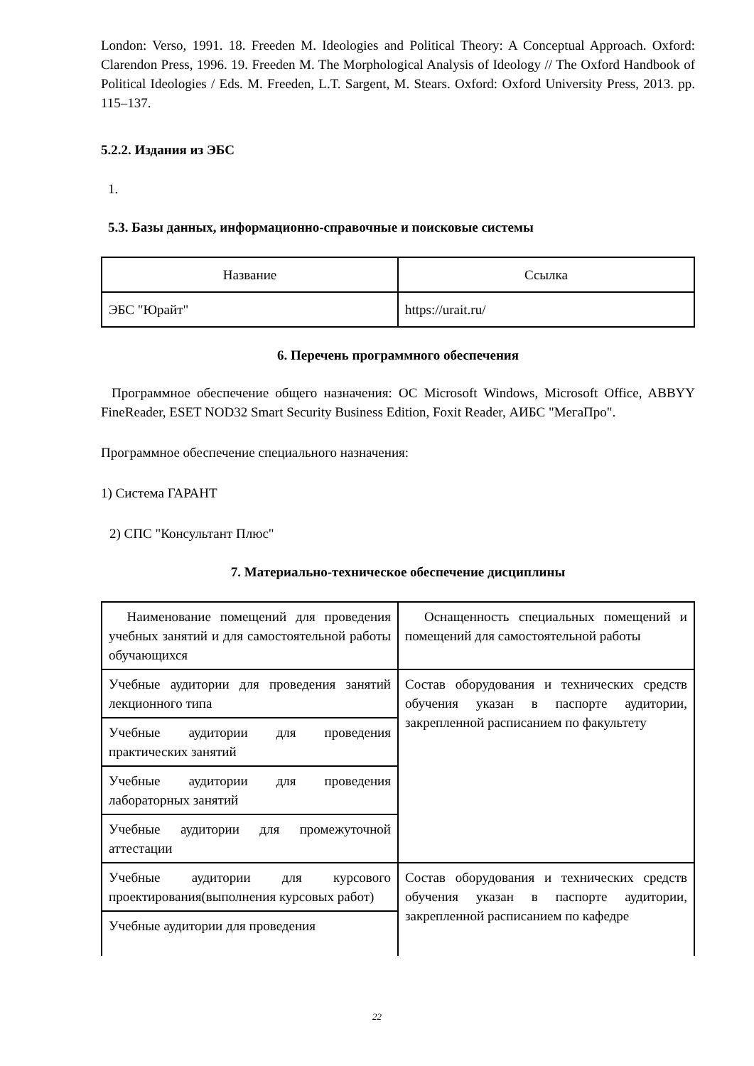London: Verso, 1991. 18. Freeden M. Ideologies and Political Theory: A Conceptual Approach. Oxford: Clarendon Press, 1996. 19. Freeden M. The Morphological Analysis of Ideology // The Oxford Handbook of Political Ideologies / Eds. M. Freeden, L.T. Sargent, M. Stears. Oxford: Oxford University Press, 2013. pp. 115–137.
5.2.2. Издания из ЭБС
1.
5.3. Базы данных, информационно-справочные и поисковые системы
| Название | Ссылка |
| ЭБС "Юрайт" | https://urait.ru/ |
6. Перечень программного обеспечения
Программное обеспечение общего назначения: ОС Microsoft Windows, Microsoft Office, ABBYY FineReader, ESET NOD32 Smart Security Business Edition, Foxit Reader, АИБС "МегаПро".
Программное обеспечение специального назначения:
1) Система ГАРАНТ
2) СПС "Консультант Плюс"
7. Материально-техническое обеспечение дисциплины
| Наименование помещений для проведения учебных занятий и для самостоятельной работы обучающихся | Оснащенность специальных помещений и помещений для самостоятельной работы |
| Учебные аудитории для проведения занятий лекционного типа | Состав оборудования и технических средств обучения указан в паспорте аудитории, закрепленной расписанием по факультету |
| Учебные аудитории для проведения практических занятий | |
| Учебные аудитории для проведения лабораторных занятий | |
| Учебные аудитории для промежуточной аттестации | |
| Учебные аудитории для курсового проектирования(выполнения курсовых работ) | Состав оборудования и технических средств обучения указан в паспорте аудитории, закрепленной расписанием по кафедре |
| Учебные аудитории для проведения | |
22